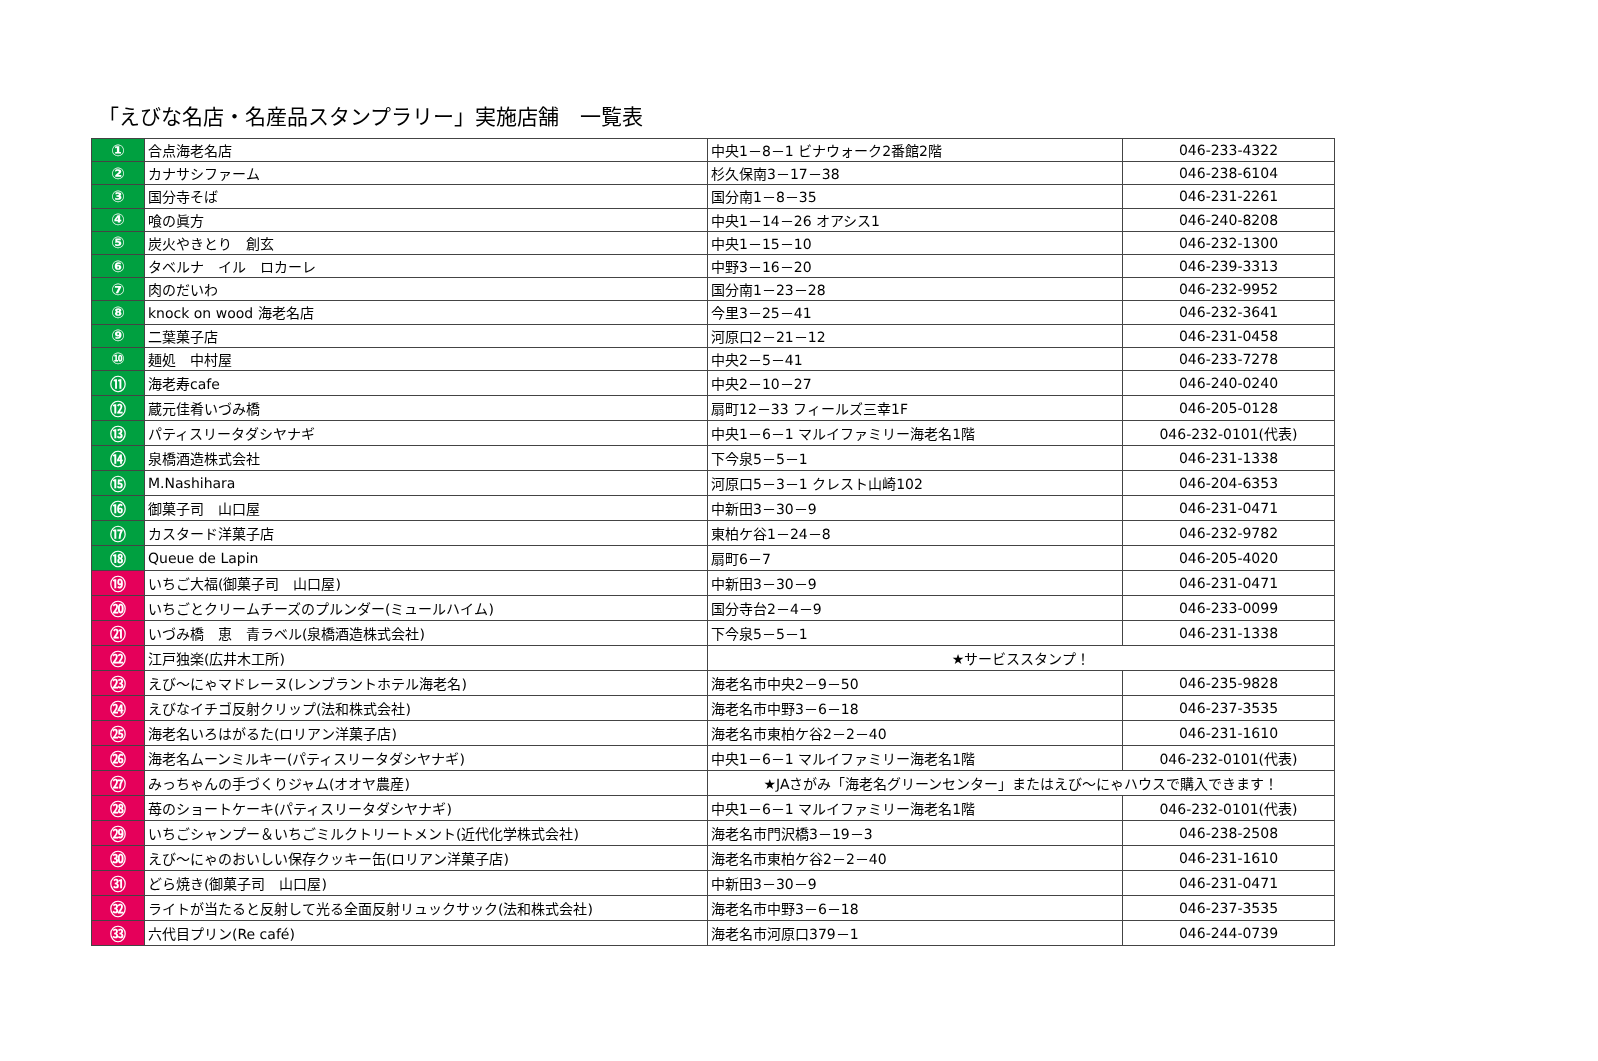「えびな名店・名産品スタンプラリー」実施店舗　一覧表
| ① | 合点海老名店 | 中央1－8－1 ビナウォーク2番館2階 | 046-233-4322 |
| ② | カナサシファーム | 杉久保南3－17－38 | 046-238-6104 |
| ③ | 国分寺そば | 国分南1－8－35 | 046-231-2261 |
| ④ | 喰の眞方 | 中央1－14－26 オアシス1 | 046-240-8208 |
| ⑤ | 炭火やきとり 創玄 | 中央1－15－10 | 046-232-1300 |
| ⑥ | タベルナ イル ロカーレ | 中野3－16－20 | 046-239-3313 |
| ⑦ | 肉のだいわ | 国分南1－23－28 | 046-232-9952 |
| ⑧ | knock on wood 海老名店 | 今里3－25－41 | 046-232-3641 |
| ⑨ | 二葉菓子店 | 河原口2－21－12 | 046-231-0458 |
| ⑩ | 麺処 中村屋 | 中央2－5－41 | 046-233-7278 |
| ⑪ | 海老寿cafe | 中央2－10－27 | 046-240-0240 |
| ⑫ | 蔵元佳肴いづみ橋 | 扇町12－33 フィールズ三幸1F | 046-205-0128 |
| ⑬ | パティスリータダシヤナギ | 中央1－6－1 マルイファミリー海老名1階 | 046-232-0101(代表) |
| ⑭ | 泉橋酒造株式会社 | 下今泉5－5－1 | 046-231-1338 |
| ⑮ | M.Nashihara | 河原口5－3－1 クレスト山崎102 | 046-204-6353 |
| ⑯ | 御菓子司 山口屋 | 中新田3－30－9 | 046-231-0471 |
| ⑰ | カスタード洋菓子店 | 東柏ケ谷1－24－8 | 046-232-9782 |
| ⑱ | Queue de Lapin | 扇町6－7 | 046-205-4020 |
| ⑲ | いちご大福(御菓子司 山口屋) | 中新田3－30－9 | 046-231-0471 |
| ⑳ | いちごとクリームチーズのプルンダー(ミュールハイム) | 国分寺台2－4－9 | 046-233-0099 |
| ㉑ | いづみ橋 恵 青ラベル(泉橋酒造株式会社) | 下今泉5－5－1 | 046-231-1338 |
| ㉒ | 江戸独楽(広井木工所) | ★サービススタンプ！ | |
| ㉓ | えび～にゃマドレーヌ(レンブラントホテル海老名) | 海老名市中央2－9－50 | 046-235-9828 |
| ㉔ | えびなイチゴ反射クリップ(法和株式会社) | 海老名市中野3－6－18 | 046-237-3535 |
| ㉕ | 海老名いろはがるた(ロリアン洋菓子店) | 海老名市東柏ケ谷2－2－40 | 046-231-1610 |
| ㉖ | 海老名ムーンミルキー(パティスリータダシヤナギ) | 中央1－6－1 マルイファミリー海老名1階 | 046-232-0101(代表) |
| ㉗ | みっちゃんの手づくりジャム(オオヤ農産) | ★JAさがみ「海老名グリーンセンター」またはえび～にゃハウスで購入できます！ | |
| ㉘ | 苺のショートケーキ(パティスリータダシヤナギ) | 中央1－6－1 マルイファミリー海老名1階 | 046-232-0101(代表) |
| ㉙ | いちごシャンプー＆いちごミルクトリートメント(近代化学株式会社) | 海老名市門沢橋3－19－3 | 046-238-2508 |
| ㉚ | えび～にゃのおいしい保存クッキー缶(ロリアン洋菓子店) | 海老名市東柏ケ谷2－2－40 | 046-231-1610 |
| ㉛ | どら焼き(御菓子司 山口屋) | 中新田3－30－9 | 046-231-0471 |
| ㉜ | ライトが当たると反射して光る全面反射リュックサック(法和株式会社) | 海老名市中野3－6－18 | 046-237-3535 |
| ㉝ | 六代目プリン(Re café) | 海老名市河原口379－1 | 046-244-0739 |